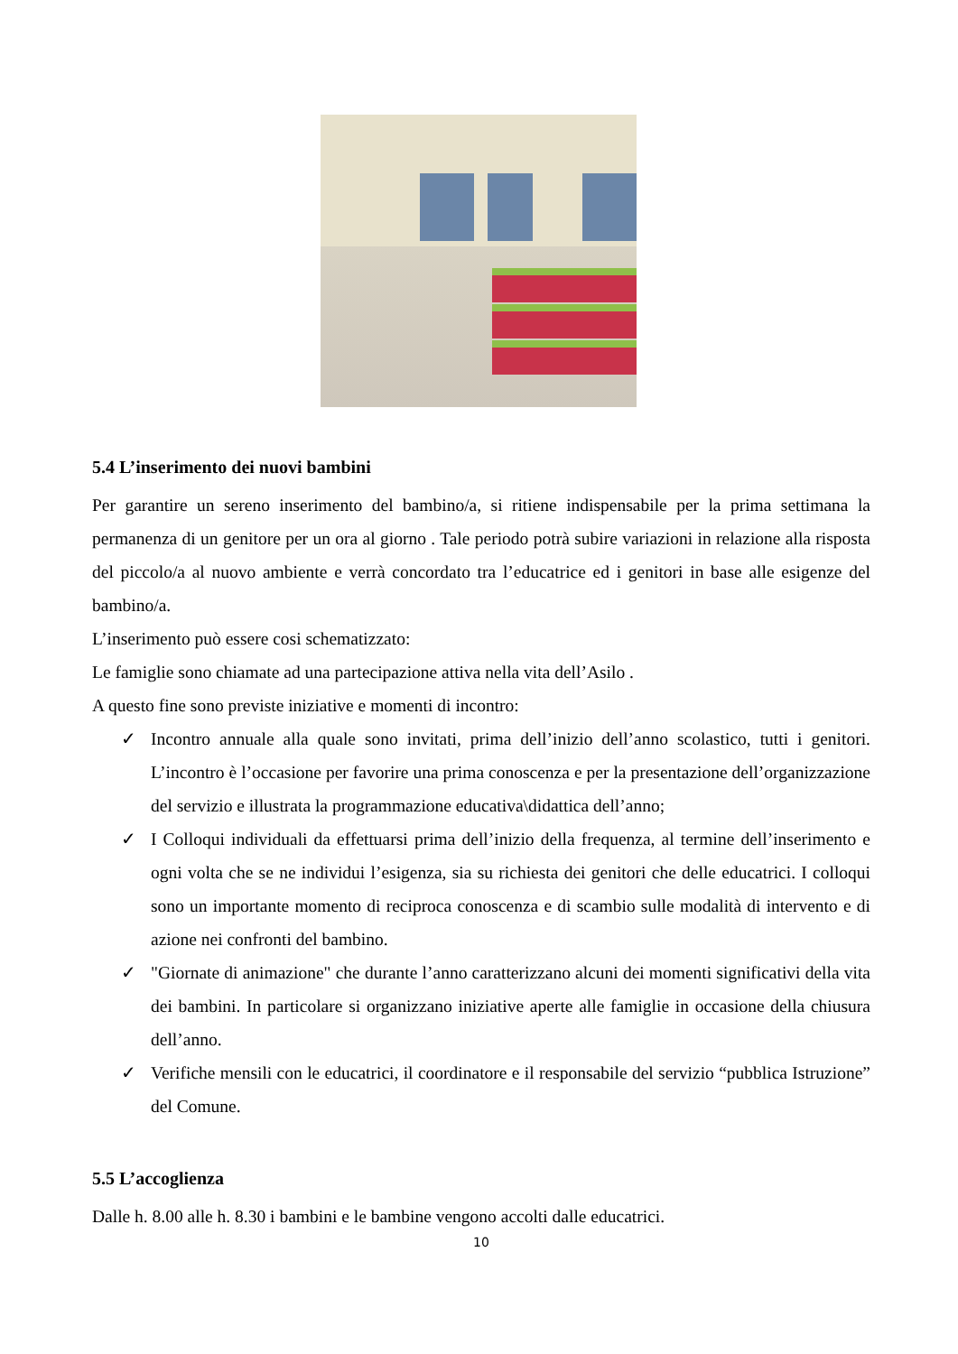5.4 L’inserimento dei nuovi bambini
Per garantire un sereno inserimento del bambino/a, si ritiene indispensabile per la prima settimana la permanenza di un genitore per un ora al giorno . Tale periodo potrà subire variazioni in relazione alla risposta del piccolo/a al nuovo ambiente e verrà concordato tra l’educatrice ed i genitori in base alle esigenze del bambino/a.
L’inserimento può essere cosi schematizzato:
Le famiglie sono chiamate ad una partecipazione attiva nella vita dell’Asilo .
A questo fine sono previste iniziative e momenti di incontro:
✓ Incontro annuale alla quale sono invitati, prima dell’inizio dell’anno scolastico, tutti i genitori. L’incontro è l’occasione per favorire una prima conoscenza e per la presentazione dell’organizzazione del servizio e illustrata la programmazione educativa\didattica dell’anno;
✓ I Colloqui individuali da effettuarsi prima dell’inizio della frequenza, al termine dell’inserimento e ogni volta che se ne individui l’esigenza, sia su richiesta dei genitori che delle educatrici. I colloqui sono un importante momento di reciproca conoscenza e di scambio sulle modalità di intervento e di azione nei confronti del bambino.
✓ "Giornate di animazione" che durante l’anno caratterizzano alcuni dei momenti significativi della vita dei bambini. In particolare si organizzano iniziative aperte alle famiglie in occasione della chiusura dell’anno.
✓ Verifiche mensili con le educatrici, il coordinatore e il responsabile del servizio “pubblica Istruzione” del Comune.
5.5 L’accoglienza
Dalle h. 8.00 alle h. 8.30 i bambini e le bambine vengono accolti dalle educatrici.
10